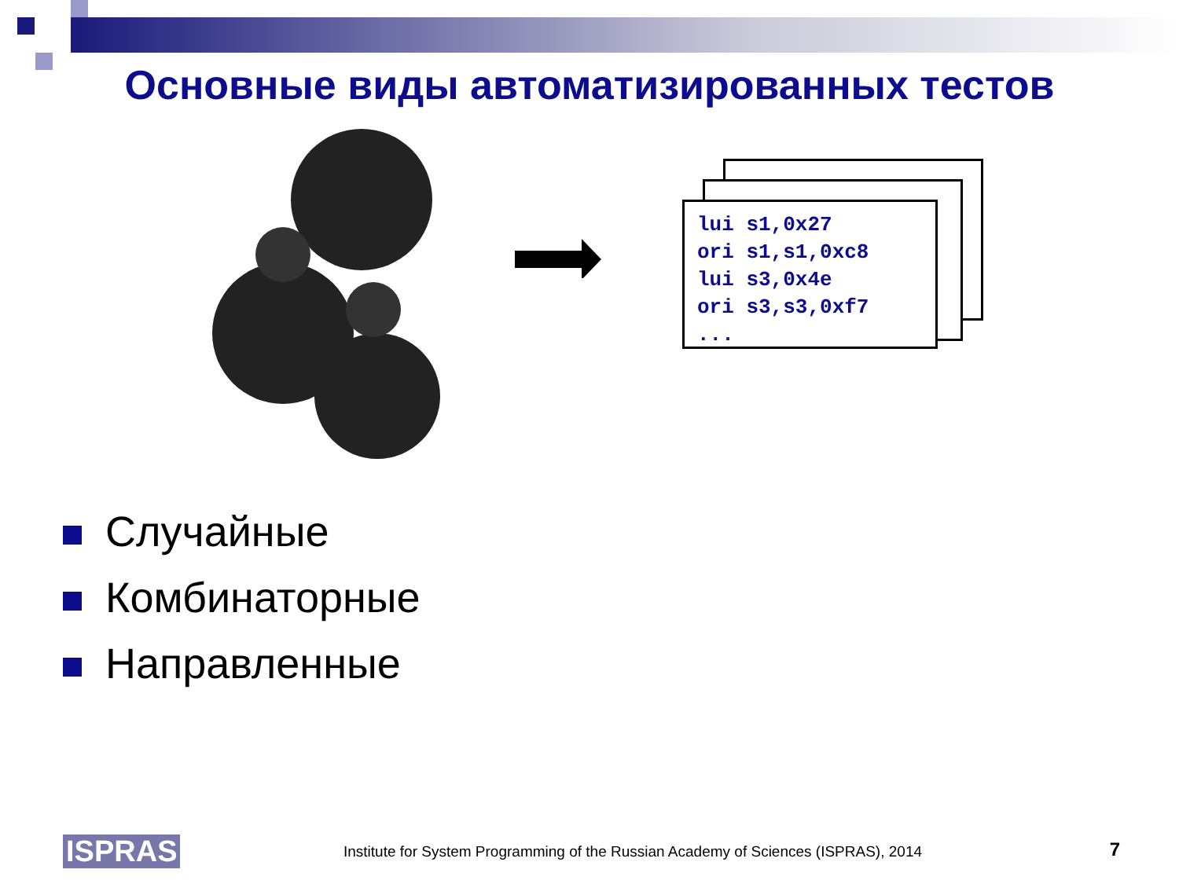Основные виды автоматизированных тестов
lui s1,0x27
ori s1,s1,0xc8
lui s3,0x4e
ori s3,s3,0xf7
...
Случайные
Комбинаторные
Направленные
ISPRAS
Institute for System Programming of the Russian Academy of Sciences (ISPRAS), 2014
7